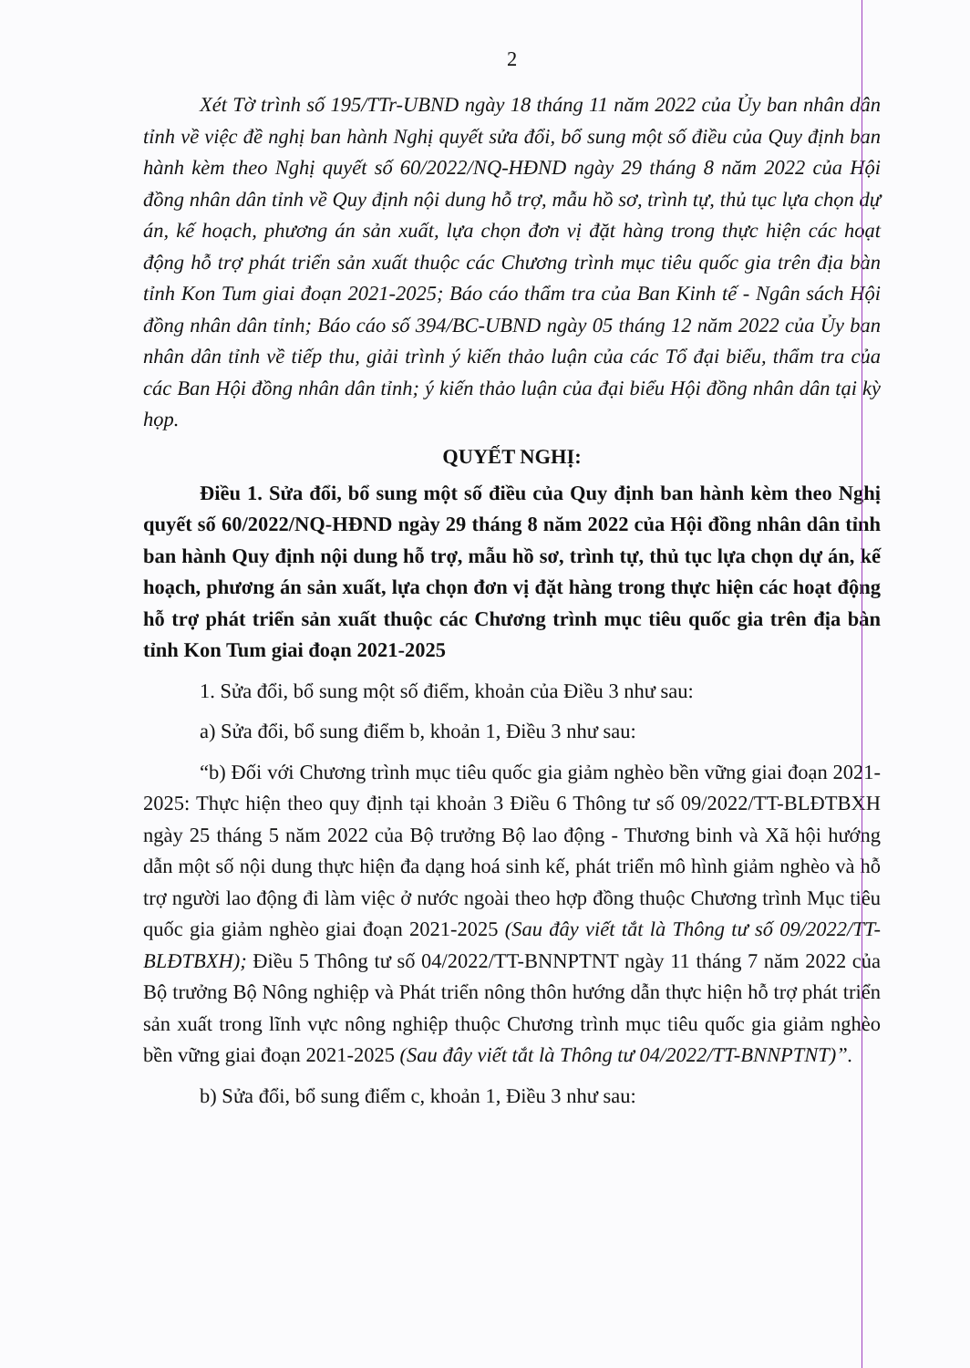2
Xét Tờ trình số 195/TTr-UBND ngày 18 tháng 11 năm 2022 của Ủy ban nhân dân tỉnh về việc đề nghị ban hành Nghị quyết sửa đổi, bổ sung một số điều của Quy định ban hành kèm theo Nghị quyết số 60/2022/NQ-HĐND ngày 29 tháng 8 năm 2022 của Hội đồng nhân dân tỉnh về Quy định nội dung hỗ trợ, mẫu hồ sơ, trình tự, thủ tục lựa chọn dự án, kế hoạch, phương án sản xuất, lựa chọn đơn vị đặt hàng trong thực hiện các hoạt động hỗ trợ phát triển sản xuất thuộc các Chương trình mục tiêu quốc gia trên địa bàn tỉnh Kon Tum giai đoạn 2021-2025; Báo cáo thẩm tra của Ban Kinh tế - Ngân sách Hội đồng nhân dân tỉnh; Báo cáo số 394/BC-UBND ngày 05 tháng 12 năm 2022 của Ủy ban nhân dân tỉnh về tiếp thu, giải trình ý kiến thảo luận của các Tổ đại biểu, thẩm tra của các Ban Hội đồng nhân dân tỉnh; ý kiến thảo luận của đại biểu Hội đồng nhân dân tại kỳ họp.
QUYẾT NGHỊ:
Điều 1. Sửa đổi, bổ sung một số điều của Quy định ban hành kèm theo Nghị quyết số 60/2022/NQ-HĐND ngày 29 tháng 8 năm 2022 của Hội đồng nhân dân tỉnh ban hành Quy định nội dung hỗ trợ, mẫu hồ sơ, trình tự, thủ tục lựa chọn dự án, kế hoạch, phương án sản xuất, lựa chọn đơn vị đặt hàng trong thực hiện các hoạt động hỗ trợ phát triển sản xuất thuộc các Chương trình mục tiêu quốc gia trên địa bàn tỉnh Kon Tum giai đoạn 2021-2025
1. Sửa đổi, bổ sung một số điểm, khoản của Điều 3 như sau:
a) Sửa đổi, bổ sung điểm b, khoản 1, Điều 3 như sau:
“b) Đối với Chương trình mục tiêu quốc gia giảm nghèo bền vững giai đoạn 2021-2025: Thực hiện theo quy định tại khoản 3 Điều 6 Thông tư số 09/2022/TT-BLĐTBXH ngày 25 tháng 5 năm 2022 của Bộ trưởng Bộ lao động - Thương binh và Xã hội hướng dẫn một số nội dung thực hiện đa dạng hoá sinh kế, phát triển mô hình giảm nghèo và hỗ trợ người lao động đi làm việc ở nước ngoài theo hợp đồng thuộc Chương trình Mục tiêu quốc gia giảm nghèo giai đoạn 2021-2025 (Sau đây viết tắt là Thông tư số 09/2022/TT-BLĐTBXH); Điều 5 Thông tư số 04/2022/TT-BNNPTNT ngày 11 tháng 7 năm 2022 của Bộ trưởng Bộ Nông nghiệp và Phát triển nông thôn hướng dẫn thực hiện hỗ trợ phát triển sản xuất trong lĩnh vực nông nghiệp thuộc Chương trình mục tiêu quốc gia giảm nghèo bền vững giai đoạn 2021-2025 (Sau đây viết tắt là Thông tư 04/2022/TT-BNNPTNT)”.
b) Sửa đổi, bổ sung điểm c, khoản 1, Điều 3 như sau: